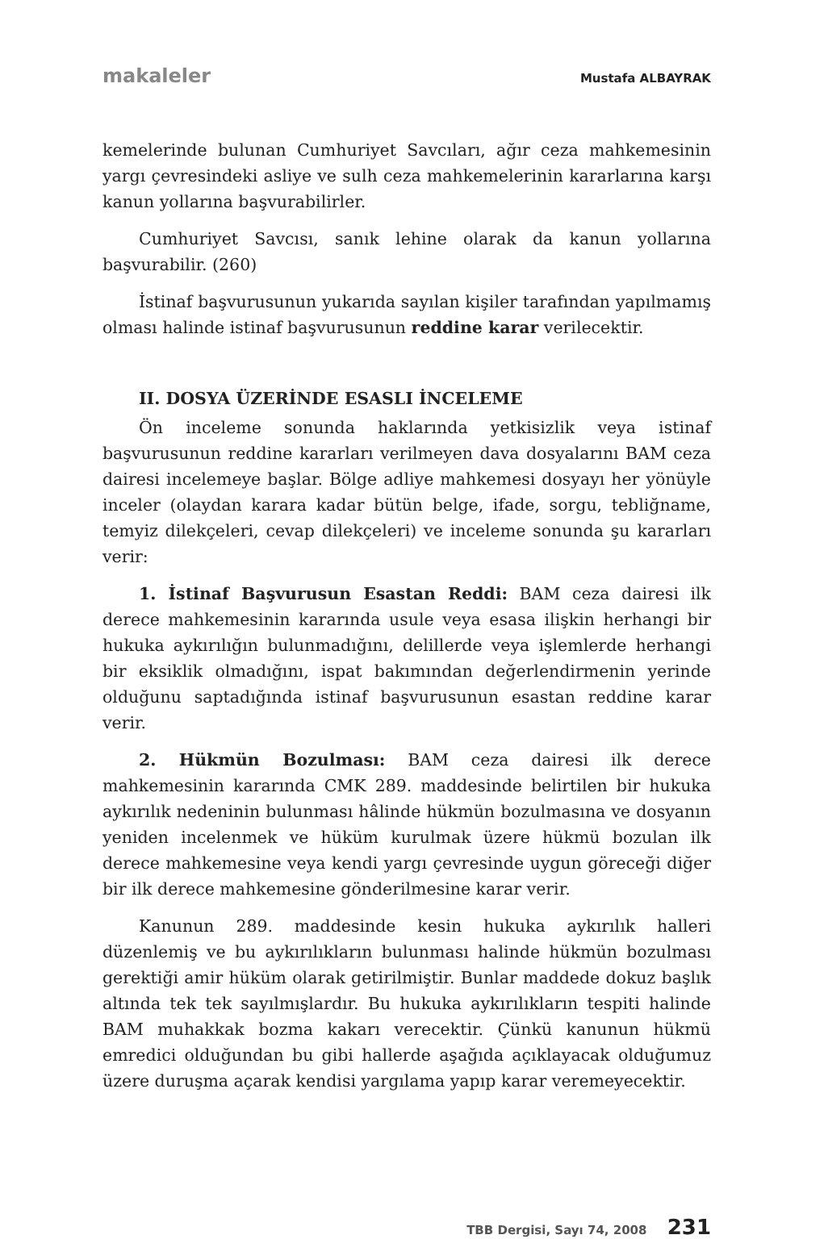makaleler Mustafa ALBAYRAK
kemelerinde bulunan Cumhuriyet Savcıları, ağır ceza mahkemesinin yargı çevresindeki asliye ve sulh ceza mahkemelerinin kararlarına karşı kanun yollarına başvurabilirler.
Cumhuriyet Savcısı, sanık lehine olarak da kanun yollarına başvurabilir. (260)
İstinaf başvurusunun yukarıda sayılan kişiler tarafından yapılmamış olması halinde istinaf başvurusunun reddine karar verilecektir.
II. DOSYA ÜZERİNDE ESASLI İNCELEME
Ön inceleme sonunda haklarında yetkisizlik veya istinaf başvurusunun reddine kararları verilmeyen dava dosyalarını BAM ceza dairesi incelemeye başlar. Bölge adliye mahkemesi dosyayı her yönüyle inceler (olaydan karara kadar bütün belge, ifade, sorgu, tebliğname, temyiz dilekçeleri, cevap dilekçeleri) ve inceleme sonunda şu kararları verir:
1. İstinaf Başvurusun Esastan Reddi: BAM ceza dairesi ilk derece mahkemesinin kararında usule veya esasa ilişkin herhangi bir hukuka aykırılığın bulunmadığını, delillerde veya işlemlerde herhangi bir eksiklik olmadığını, ispat bakımından değerlendirmenin yerinde olduğunu saptadığında istinaf başvurusunun esastan reddine karar verir.
2. Hükmün Bozulması: BAM ceza dairesi ilk derece mahkemesinin kararında CMK 289. maddesinde belirtilen bir hukuka aykırılık nedeninin bulunması hâlinde hükmün bozulmasına ve dosyanın yeniden incelenmek ve hüküm kurulmak üzere hükmü bozulan ilk derece mahkemesine veya kendi yargı çevresinde uygun göreceği diğer bir ilk derece mahkemesine gönderilmesine karar verir.
Kanunun 289. maddesinde kesin hukuka aykırılık halleri düzenlemiş ve bu aykırılıkların bulunması halinde hükmün bozulması gerektiği amir hüküm olarak getirilmiştir. Bunlar maddede dokuz başlık altında tek tek sayılmışlardır. Bu hukuka aykırılıkların tespiti halinde BAM muhakkak bozma kakarı verecektir. Çünkü kanunun hükmü emredici olduğundan bu gibi hallerde aşağıda açıklayacak olduğumuz üzere duruşma açarak kendisi yargılama yapıp karar veremeyecektir.
TBB Dergisi, Sayı 74, 2008 231